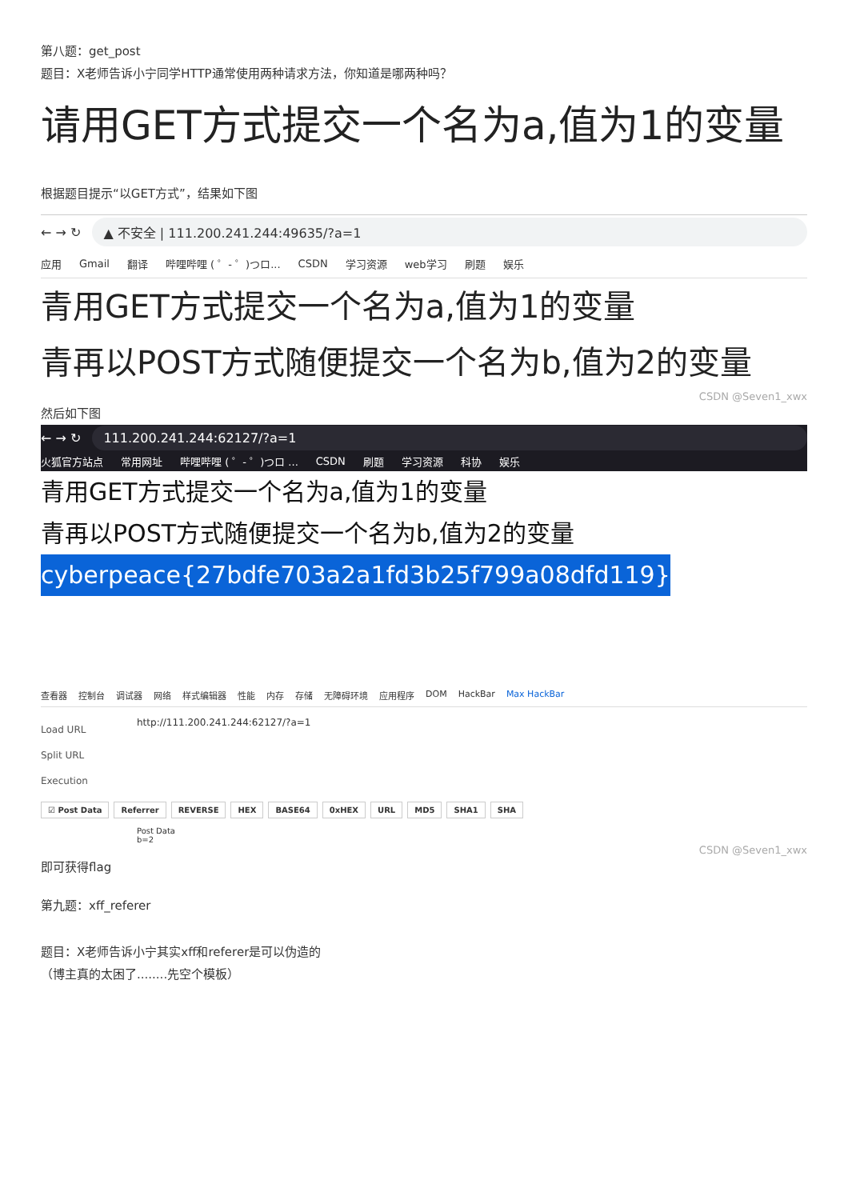第八题：get_post
题目：X老师告诉小宁同学HTTP通常使用两种请求方法，你知道是哪两种吗？
请用GET方式提交一个名为a,值为1的变量
根据题目提示“以GET方式”，结果如下图
← → ↻ ▲ 不安全 | 111.200.241.244:49635/?a=1
应用 Gmail 翻译 哔哩哔哩 ( ゜- ゜)つロ... CSDN 学习资源 web学习 刷题 娱乐
青用GET方式提交一个名为a,值为1的变量
青再以POST方式随便提交一个名为b,值为2的变量
CSDN @Seven1_xwx
然后如下图
← → ↻ 111.200.241.244:62127/?a=1
火狐官方站点 常用网址 哔哩哔哩 ( ゜- ゜)つロ ... CSDN 刷题 学习资源 科协 娱乐
青用GET方式提交一个名为a,值为1的变量
青再以POST方式随便提交一个名为b,值为2的变量
cyberpeace{27bdfe703a2a1fd3b25f799a08dfd119}
查看器 控制台 调试器 网络 样式编辑器 性能 内存 存储 无障碍环境 应用程序 DOM HackBar Max HackBar
Load URL
Split URL
Execution
http://111.200.241.244:62127/?a=1
☑ Post Data Referrer REVERSE HEX BASE64 0xHEX URL MD5 SHA1 SHA
Post Data
b=2
CSDN @Seven1_xwx
即可获得flag
第九题：xff_referer
题目：X老师告诉小宁其实xff和referer是可以伪造的
（博主真的太困了........先空个模板）